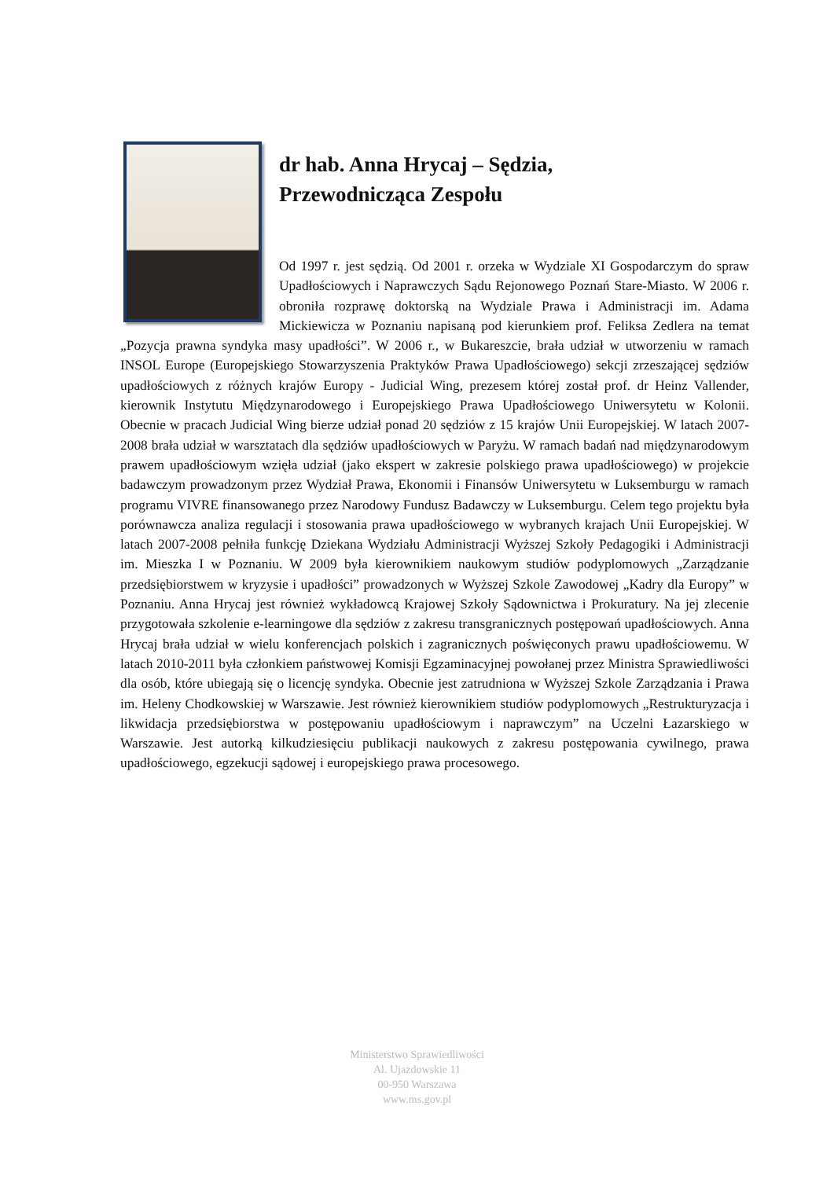dr hab. Anna Hrycaj – Sędzia,
Przewodnicząca Zespołu
Od 1997 r. jest sędzią. Od 2001 r. orzeka w Wydziale XI Gospodarczym do spraw Upadłościowych i Naprawczych Sądu Rejonowego Poznań Stare-Miasto. W 2006 r. obroniła rozprawę doktorską na Wydziale Prawa i Administracji im. Adama Mickiewicza w Poznaniu napisaną pod kierunkiem prof. Feliksa Zedlera na temat „Pozycja prawna syndyka masy upadłości”. W 2006 r., w Bukareszcie, brała udział w utworzeniu w ramach INSOL Europe (Europejskiego Stowarzyszenia Praktyków Prawa Upadłościowego) sekcji zrzeszającej sędziów upadłościowych z różnych krajów Europy - Judicial Wing, prezesem której został prof. dr Heinz Vallender, kierownik Instytutu Międzynarodowego i Europejskiego Prawa Upadłościowego Uniwersytetu w Kolonii. Obecnie w pracach Judicial Wing bierze udział ponad 20 sędziów z 15 krajów Unii Europejskiej. W latach 2007-2008 brała udział w warsztatach dla sędziów upadłościowych w Paryżu. W ramach badań nad międzynarodowym prawem upadłościowym wzięła udział (jako ekspert w zakresie polskiego prawa upadłościowego) w projekcie badawczym prowadzonym przez Wydział Prawa, Ekonomii i Finansów Uniwersytetu w Luksemburgu w ramach programu VIVRE finansowanego przez Narodowy Fundusz Badawczy w Luksemburgu. Celem tego projektu była porównawcza analiza regulacji i stosowania prawa upadłościowego w wybranych krajach Unii Europejskiej. W latach 2007-2008 pełniła funkcję Dziekana Wydziału Administracji Wyższej Szkoły Pedagogiki i Administracji im. Mieszka I w Poznaniu. W 2009 była kierownikiem naukowym studiów podyplomowych „Zarządzanie przedsiębiorstwem w kryzysie i upadłości” prowadzonych w Wyższej Szkole Zawodowej „Kadry dla Europy” w Poznaniu. Anna Hrycaj jest również wykładowcą Krajowej Szkoły Sądownictwa i Prokuratury. Na jej zlecenie przygotowała szkolenie e-learningowe dla sędziów z zakresu transgranicznych postępowań upadłościowych. Anna Hrycaj brała udział w wielu konferencjach polskich i zagranicznych poświęconych prawu upadłościowemu. W latach 2010-2011 była członkiem państwowej Komisji Egzaminacyjnej powołanej przez Ministra Sprawiedliwości dla osób, które ubiegają się o licencję syndyka. Obecnie jest zatrudniona w Wyższej Szkole Zarządzania i Prawa im. Heleny Chodkowskiej w Warszawie. Jest również kierownikiem studiów podyplomowych „Restrukturyzacja i likwidacja przedsiębiorstwa w postępowaniu upadłościowym i naprawczym” na Uczelni Łazarskiego w Warszawie. Jest autorką kilkudziesięciu publikacji naukowych z zakresu postępowania cywilnego, prawa upadłościowego, egzekucji sądowej i europejskiego prawa procesowego.
Ministerstwo Sprawiedliwości
Al. Ujazdowskie 11
00-950 Warszawa
www.ms.gov.pl